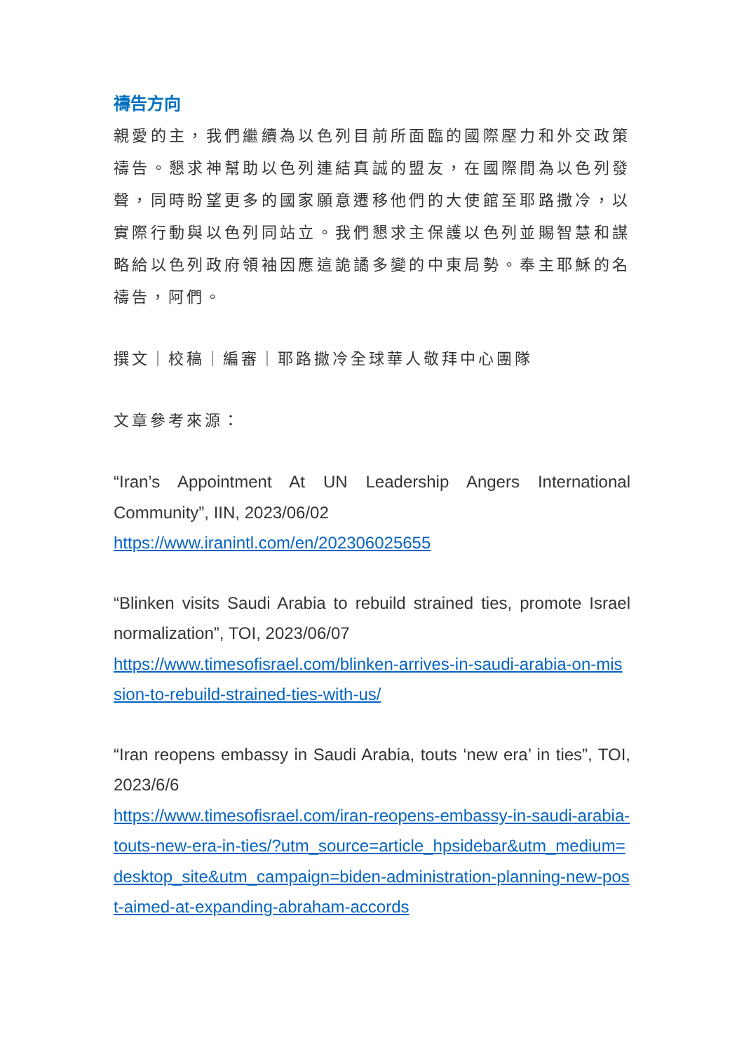禱告方向
親愛的主，我們繼續為以色列目前所面臨的國際壓力和外交政策禱告。懇求神幫助以色列連結真誠的盟友，在國際間為以色列發聲，同時盼望更多的國家願意遷移他們的大使館至耶路撒冷，以實際行動與以色列同站立。我們懇求主保護以色列並賜智慧和謀略給以色列政府領袖因應這詭譎多變的中東局勢。奉主耶穌的名禱告，阿們。
撰文｜校稿｜編審｜耶路撒冷全球華人敬拜中心團隊
文章參考來源：
“Iran’s Appointment At UN Leadership Angers International Community”, IIN, 2023/06/02
https://www.iranintl.com/en/202306025655
“Blinken visits Saudi Arabia to rebuild strained ties, promote Israel normalization”, TOI, 2023/06/07
https://www.timesofisrael.com/blinken-arrives-in-saudi-arabia-on-mission-to-rebuild-strained-ties-with-us/
“Iran reopens embassy in Saudi Arabia, touts ‘new era’ in ties”, TOI, 2023/6/6
https://www.timesofisrael.com/iran-reopens-embassy-in-saudi-arabia-touts-new-era-in-ties/?utm_source=article_hpsidebar&utm_medium=desktop_site&utm_campaign=biden-administration-planning-new-post-aimed-at-expanding-abraham-accords